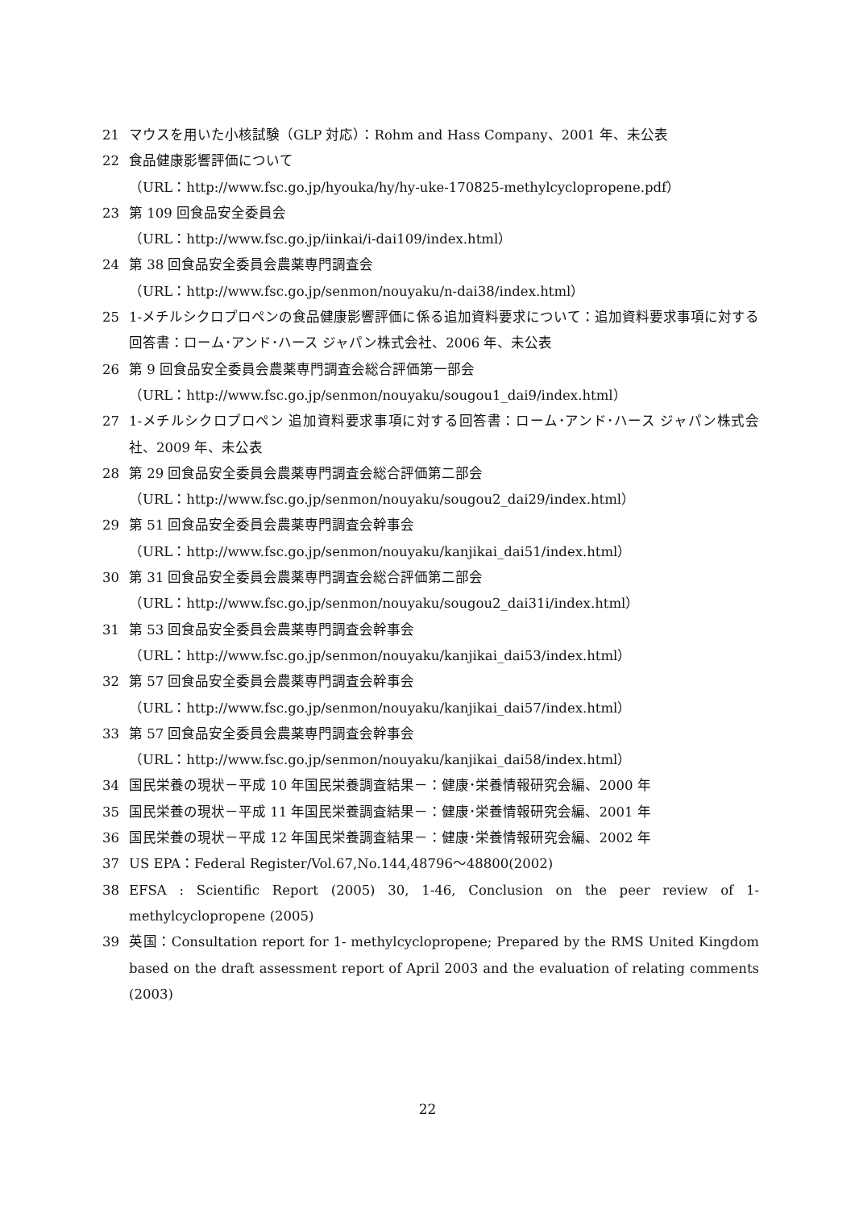21 マウスを用いた小核試験（GLP 対応）：Rohm and Hass Company、2001 年、未公表
22 食品健康影響評価について
（URL：http://www.fsc.go.jp/hyouka/hy/hy-uke-170825-methylcyclopropene.pdf）
23 第 109 回食品安全委員会
（URL：http://www.fsc.go.jp/iinkai/i-dai109/index.html）
24 第 38 回食品安全委員会農薬専門調査会
（URL：http://www.fsc.go.jp/senmon/nouyaku/n-dai38/index.html）
25 1-メチルシクロプロペンの食品健康影響評価に係る追加資料要求について：追加資料要求事項に対する回答書：ローム･アンド･ハース ジャパン株式会社、2006 年、未公表
26 第 9 回食品安全委員会農薬専門調査会総合評価第一部会
（URL：http://www.fsc.go.jp/senmon/nouyaku/sougou1_dai9/index.html）
27 1-メチルシクロプロペン 追加資料要求事項に対する回答書：ローム･アンド･ハース ジャパン株式会社、2009 年、未公表
28 第 29 回食品安全委員会農薬専門調査会総合評価第二部会
（URL：http://www.fsc.go.jp/senmon/nouyaku/sougou2_dai29/index.html）
29 第 51 回食品安全委員会農薬専門調査会幹事会
（URL：http://www.fsc.go.jp/senmon/nouyaku/kanjikai_dai51/index.html）
30 第 31 回食品安全委員会農薬専門調査会総合評価第二部会
（URL：http://www.fsc.go.jp/senmon/nouyaku/sougou2_dai31i/index.html）
31 第 53 回食品安全委員会農薬専門調査会幹事会
（URL：http://www.fsc.go.jp/senmon/nouyaku/kanjikai_dai53/index.html）
32 第 57 回食品安全委員会農薬専門調査会幹事会
（URL：http://www.fsc.go.jp/senmon/nouyaku/kanjikai_dai57/index.html）
33 第 57 回食品安全委員会農薬専門調査会幹事会
（URL：http://www.fsc.go.jp/senmon/nouyaku/kanjikai_dai58/index.html）
34 国民栄養の現状－平成 10 年国民栄養調査結果－：健康･栄養情報研究会編、2000 年
35 国民栄養の現状－平成 11 年国民栄養調査結果－：健康･栄養情報研究会編、2001 年
36 国民栄養の現状－平成 12 年国民栄養調査結果－：健康･栄養情報研究会編、2002 年
37 US EPA：Federal Register/Vol.67,No.144,48796～48800(2002)
38 EFSA : Scientific Report (2005) 30, 1-46, Conclusion on the peer review of 1-methylcyclopropene (2005)
39 英国：Consultation report for 1- methylcyclopropene; Prepared by the RMS United Kingdom based on the draft assessment report of April 2003 and the evaluation of relating comments (2003)
22